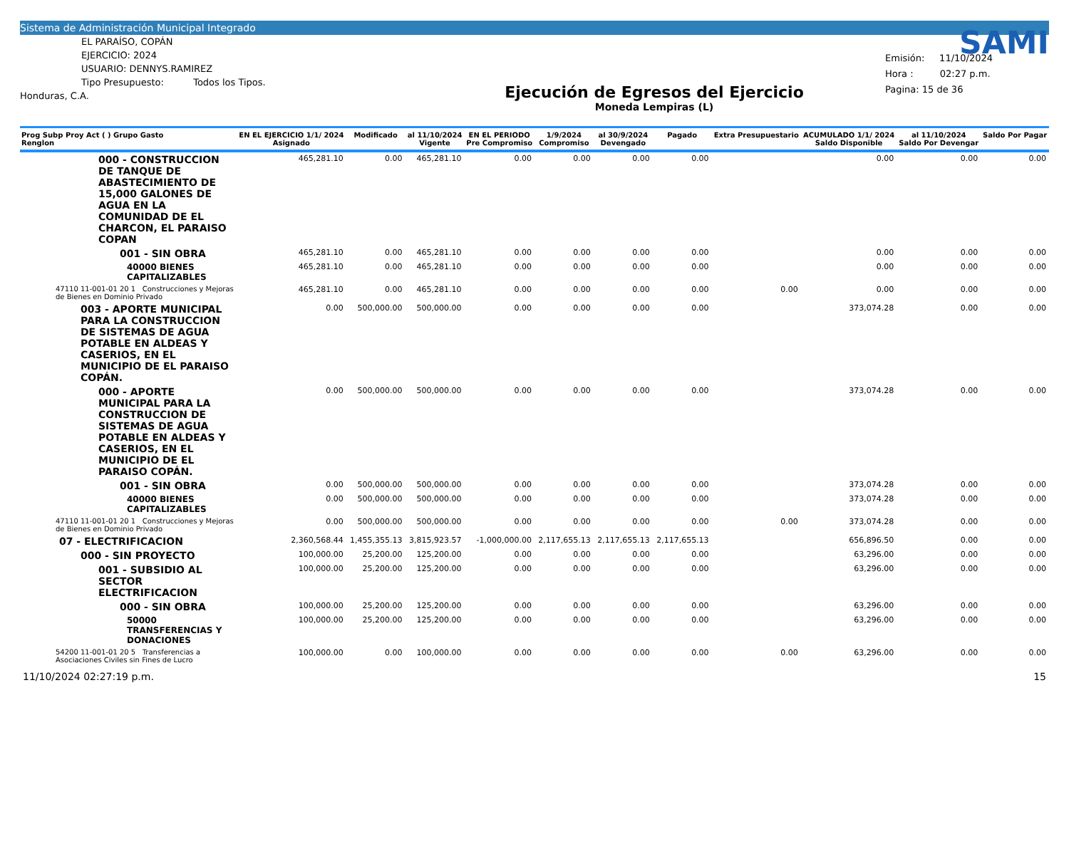Sistema de Administración Municipal Integrado
EL PARAÍSO, COPÁN
EJERCICIO: 2024
USUARIO: DENNYS.RAMIREZ
Tipo Presupuesto: Todos los Tipos.
Honduras, C.A.
Ejecución de Egresos del Ejercicio
Moneda Lempiras (L)
SAMI
Emisión: 11/10/2024
Hora : 02:27 p.m.
Pagina: 15 de 36
| Prog Subp Proy Act ( ) Grupo Gasto Renglon | EN EL EJERCICIO 1/1/ 2024 Asignado | Modificado | al 11/10/2024 Vigente | EN EL PERIODO Pre Compromiso | 1/9/2024 Compromiso | al 30/9/2024 Devengado | Pagado | Extra Presupuestario | ACUMULADO 1/1/ 2024 Saldo Disponible | al 11/10/2024 Saldo Por Devengar | Saldo Por Pagar |
| --- | --- | --- | --- | --- | --- | --- | --- | --- | --- | --- | --- |
| 000 - CONSTRUCCION DE TANQUE DE ABASTECIMIENTO DE 15,000 GALONES DE AGUA EN LA COMUNIDAD DE EL CHARCON, EL PARAISO COPAN | 465,281.10 | 0.00 | 465,281.10 | 0.00 | 0.00 | 0.00 | 0.00 | | 0.00 | 0.00 | 0.00 |
| 001 - SIN OBRA | 465,281.10 | 0.00 | 465,281.10 | 0.00 | 0.00 | 0.00 | 0.00 | | 0.00 | 0.00 | 0.00 |
| 40000 BIENES CAPITALIZABLES | 465,281.10 | 0.00 | 465,281.10 | 0.00 | 0.00 | 0.00 | 0.00 | | 0.00 | 0.00 | 0.00 |
| 47110 11-001-01 20 1 Construcciones y Mejoras de Bienes en Dominio Privado | 465,281.10 | 0.00 | 465,281.10 | 0.00 | 0.00 | 0.00 | 0.00 | 0.00 | 0.00 | 0.00 | 0.00 |
| 003 - APORTE MUNICIPAL PARA LA CONSTRUCCION DE SISTEMAS DE AGUA POTABLE EN ALDEAS Y CASERIOS, EN EL MUNICIPIO DE EL PARAISO COPÁN. | 0.00 | 500,000.00 | 500,000.00 | 0.00 | 0.00 | 0.00 | 0.00 | | 373,074.28 | 0.00 | 0.00 |
| 000 - APORTE MUNICIPAL PARA LA CONSTRUCCION DE SISTEMAS DE AGUA POTABLE EN ALDEAS Y CASERIOS, EN EL MUNICIPIO DE EL PARAISO COPÁN. | 0.00 | 500,000.00 | 500,000.00 | 0.00 | 0.00 | 0.00 | 0.00 | | 373,074.28 | 0.00 | 0.00 |
| 001 - SIN OBRA | 0.00 | 500,000.00 | 500,000.00 | 0.00 | 0.00 | 0.00 | 0.00 | | 373,074.28 | 0.00 | 0.00 |
| 40000 BIENES CAPITALIZABLES | 0.00 | 500,000.00 | 500,000.00 | 0.00 | 0.00 | 0.00 | 0.00 | | 373,074.28 | 0.00 | 0.00 |
| 47110 11-001-01 20 1 Construcciones y Mejoras de Bienes en Dominio Privado | 0.00 | 500,000.00 | 500,000.00 | 0.00 | 0.00 | 0.00 | 0.00 | 0.00 | 373,074.28 | 0.00 | 0.00 |
| 07 - ELECTRIFICACION | 2,360,568.44 | 1,455,355.13 | 3,815,923.57 | -1,000,000.00 | 2,117,655.13 | 2,117,655.13 | 2,117,655.13 | | 656,896.50 | 0.00 | 0.00 |
| 000 - SIN PROYECTO | 100,000.00 | 25,200.00 | 125,200.00 | 0.00 | 0.00 | 0.00 | 0.00 | | 63,296.00 | 0.00 | 0.00 |
| 001 - SUBSIDIO AL SECTOR ELECTRIFICACION | 100,000.00 | 25,200.00 | 125,200.00 | 0.00 | 0.00 | 0.00 | 0.00 | | 63,296.00 | 0.00 | 0.00 |
| 000 - SIN OBRA | 100,000.00 | 25,200.00 | 125,200.00 | 0.00 | 0.00 | 0.00 | 0.00 | | 63,296.00 | 0.00 | 0.00 |
| 50000 TRANSFERENCIAS Y DONACIONES | 100,000.00 | 25,200.00 | 125,200.00 | 0.00 | 0.00 | 0.00 | 0.00 | | 63,296.00 | 0.00 | 0.00 |
| 54200 11-001-01 20 5 Transferencias a Asociaciones Civiles sin Fines de Lucro | 100,000.00 | 0.00 | 100,000.00 | 0.00 | 0.00 | 0.00 | 0.00 | 0.00 | 63,296.00 | 0.00 | 0.00 |
11/10/2024 02:27:19 p.m. 15